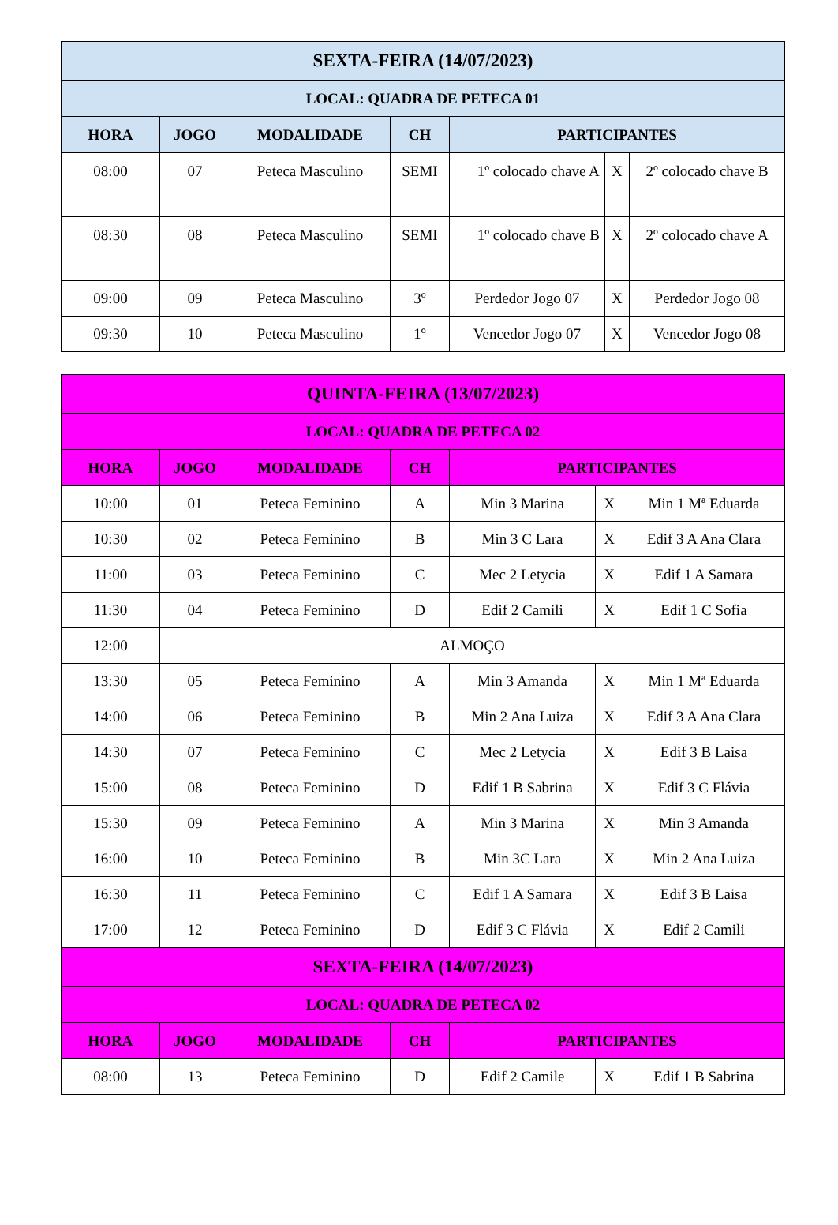| SEXTA-FEIRA (14/07/2023) | | | | | | |
| --- | --- | --- | --- | --- | --- | --- |
| LOCAL: QUADRA DE PETECA 01 | | | | | | |
| HORA | JOGO | MODALIDADE | CH | PARTICIPANTES | | |
| 08:00 | 07 | Peteca Masculino | SEMI | 1º colocado chave A | X | 2º colocado chave B |
| 08:30 | 08 | Peteca Masculino | SEMI | 1º colocado chave B | X | 2º colocado chave A |
| 09:00 | 09 | Peteca Masculino | 3º | Perdedor Jogo 07 | X | Perdedor Jogo 08 |
| 09:30 | 10 | Peteca Masculino | 1º | Vencedor Jogo 07 | X | Vencedor Jogo 08 |
| QUINTA-FEIRA (13/07/2023) | | | | | | |
| --- | --- | --- | --- | --- | --- | --- |
| LOCAL: QUADRA DE PETECA 02 | | | | | | |
| HORA | JOGO | MODALIDADE | CH | PARTICIPANTES | | |
| 10:00 | 01 | Peteca Feminino | A | Min 3 Marina | X | Min 1 Mª Eduarda |
| 10:30 | 02 | Peteca Feminino | B | Min 3 C Lara | X | Edif 3 A Ana Clara |
| 11:00 | 03 | Peteca Feminino | C | Mec 2 Letycia | X | Edif 1 A Samara |
| 11:30 | 04 | Peteca Feminino | D | Edif 2 Camili | X | Edif 1 C Sofia |
| 12:00 | ALMOÇO | | | | | |
| 13:30 | 05 | Peteca Feminino | A | Min 3 Amanda | X | Min 1 Mª Eduarda |
| 14:00 | 06 | Peteca Feminino | B | Min 2 Ana Luiza | X | Edif 3 A Ana Clara |
| 14:30 | 07 | Peteca Feminino | C | Mec 2 Letycia | X | Edif 3 B Laisa |
| 15:00 | 08 | Peteca Feminino | D | Edif 1 B Sabrina | X | Edif 3 C Flávia |
| 15:30 | 09 | Peteca Feminino | A | Min 3 Marina | X | Min 3 Amanda |
| 16:00 | 10 | Peteca Feminino | B | Min 3C Lara | X | Min 2 Ana Luiza |
| 16:30 | 11 | Peteca Feminino | C | Edif 1 A Samara | X | Edif 3 B Laisa |
| 17:00 | 12 | Peteca Feminino | D | Edif 3 C Flávia | X | Edif 2 Camili |
| SEXTA-FEIRA (14/07/2023) | | | | | | |
| LOCAL: QUADRA DE PETECA 02 | | | | | | |
| HORA | JOGO | MODALIDADE | CH | PARTICIPANTES | | |
| 08:00 | 13 | Peteca Feminino | D | Edif 2 Camile | X | Edif 1 B Sabrina |